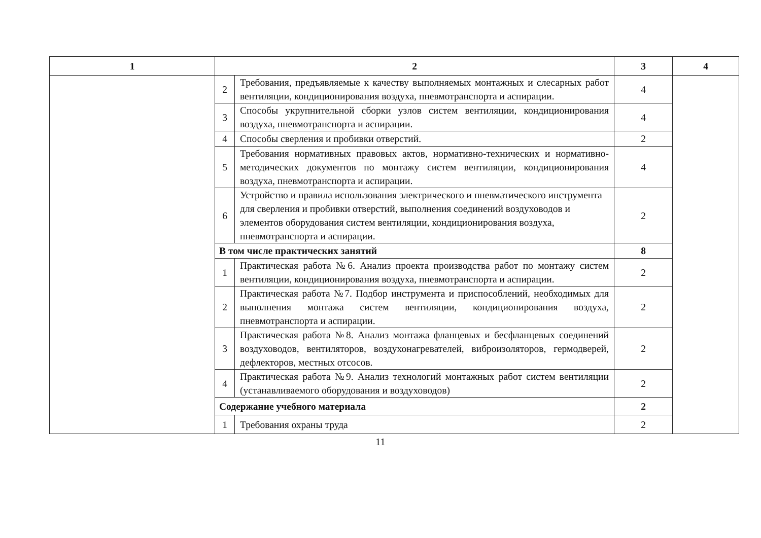| 1 | 2 | | 3 | 4 |
| --- | --- | --- | --- | --- |
| | 2 | Требования, предъявляемые к качеству выполняемых монтажных и слесарных работ вентиляции, кондиционирования воздуха, пневмотранспорта и аспирации. | 4 | |
| | 3 | Способы укрупнительной сборки узлов систем вентиляции, кондиционирования воздуха, пневмотранспорта и аспирации. | 4 | |
| | 4 | Способы сверления и пробивки отверстий. | 2 | |
| | 5 | Требования нормативных правовых актов, нормативно-технических и нормативно-методических документов по монтажу систем вентиляции, кондиционирования воздуха, пневмотранспорта и аспирации. | 4 | |
| | 6 | Устройство и правила использования электрического и пневматического инструмента для сверления и пробивки отверстий, выполнения соединений воздуховодов и элементов оборудования систем вентиляции, кондиционирования воздуха, пневмотранспорта и аспирации. | 2 | |
| | В том числе практических занятий | | 8 | |
| | 1 | Практическая работа №6. Анализ проекта производства работ по монтажу систем вентиляции, кондиционирования воздуха, пневмотранспорта и аспирации. | 2 | |
| | 2 | Практическая работа №7. Подбор инструмента и приспособлений, необходимых для выполнения монтажа систем вентиляции, кондиционирования воздуха, пневмотранспорта и аспирации. | 2 | |
| | 3 | Практическая работа №8. Анализ монтажа фланцевых и бесфланцевых соединений воздуховодов, вентиляторов, воздухонагревателей, виброизоляторов, гермодверей, дефлекторов, местных отсосов. | 2 | |
| | 4 | Практическая работа №9. Анализ технологий монтажных работ систем вентиляции (устанавливаемого оборудования и воздуховодов) | 2 | |
| | Содержание учебного материала | | 2 | |
| | 1 | Требования охраны труда | 2 | |
11